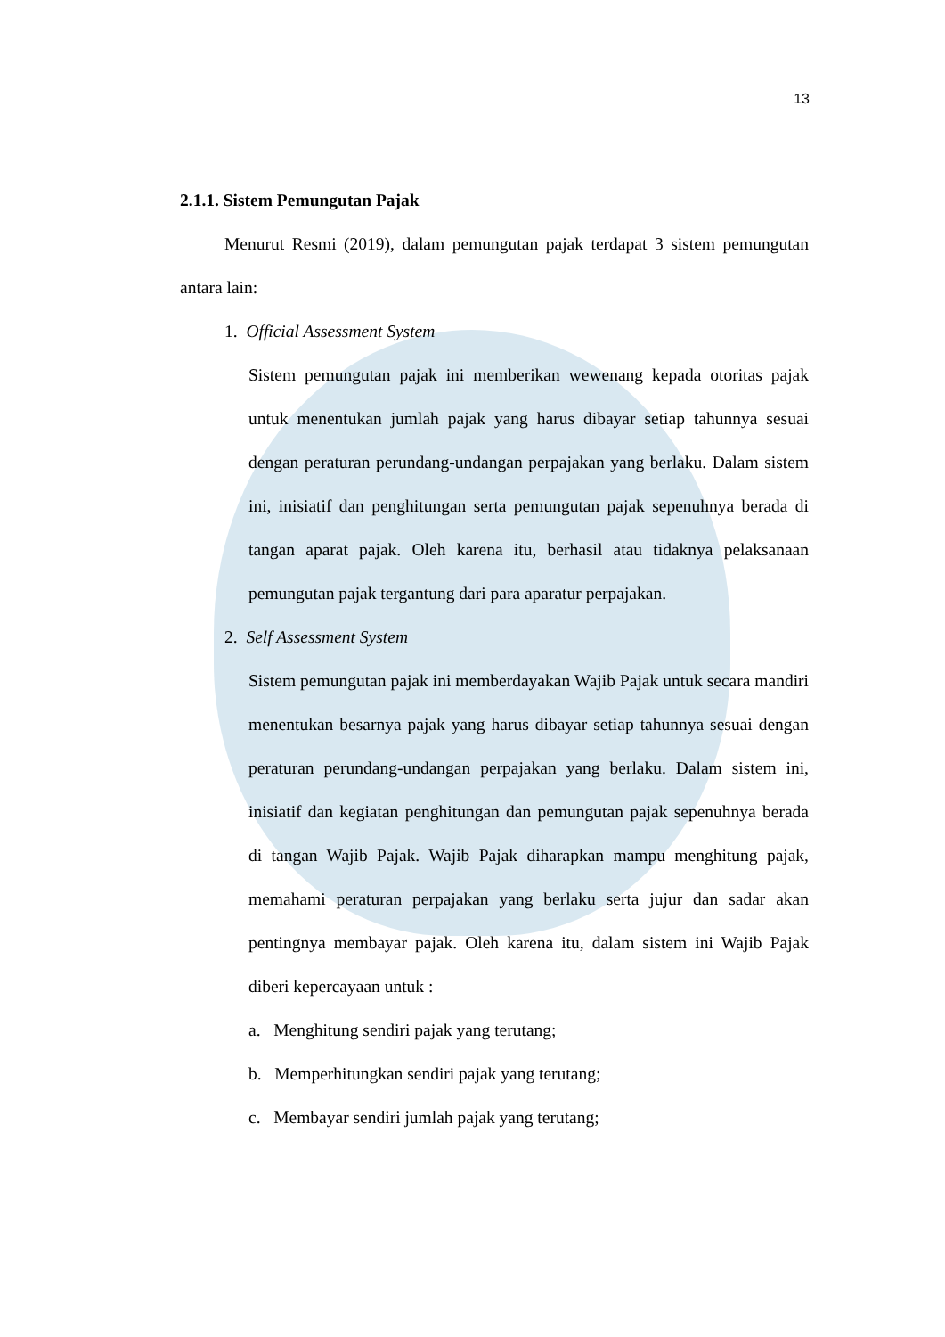13
2.1.1. Sistem Pemungutan Pajak
Menurut Resmi (2019), dalam pemungutan pajak terdapat 3 sistem pemungutan antara lain:
1. Official Assessment System
Sistem pemungutan pajak ini memberikan wewenang kepada otoritas pajak untuk menentukan jumlah pajak yang harus dibayar setiap tahunnya sesuai dengan peraturan perundang-undangan perpajakan yang berlaku. Dalam sistem ini, inisiatif dan penghitungan serta pemungutan pajak sepenuhnya berada di tangan aparat pajak. Oleh karena itu, berhasil atau tidaknya pelaksanaan pemungutan pajak tergantung dari para aparatur perpajakan.
2. Self Assessment System
Sistem pemungutan pajak ini memberdayakan Wajib Pajak untuk secara mandiri menentukan besarnya pajak yang harus dibayar setiap tahunnya sesuai dengan peraturan perundang-undangan perpajakan yang berlaku. Dalam sistem ini, inisiatif dan kegiatan penghitungan dan pemungutan pajak sepenuhnya berada di tangan Wajib Pajak. Wajib Pajak diharapkan mampu menghitung pajak, memahami peraturan perpajakan yang berlaku serta jujur dan sadar akan pentingnya membayar pajak. Oleh karena itu, dalam sistem ini Wajib Pajak diberi kepercayaan untuk :
a. Menghitung sendiri pajak yang terutang;
b. Memperhitungkan sendiri pajak yang terutang;
c. Membayar sendiri jumlah pajak yang terutang;